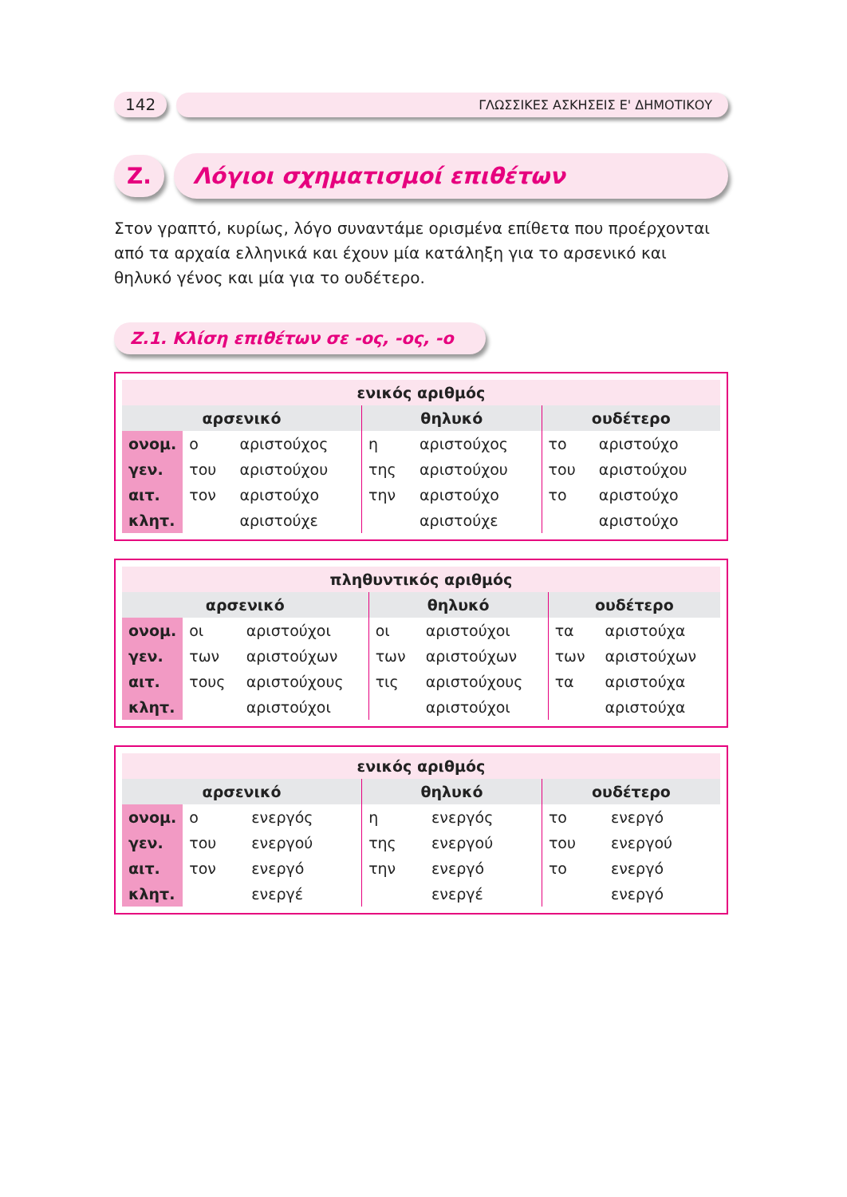142
ΓΛΩΣΣΙΚΕΣ ΑΣΚΗΣΕΙΣ Ε' ΔΗΜΟΤΙΚΟΥ
Z. Λόγιοι σχηματισμοί επιθέτων
Στον γραπτό, κυρίως, λόγο συναντάμε ορισμένα επίθετα που προέρχονται από τα αρχαία ελληνικά και έχουν μία κατάληξη για το αρσενικό και θηλυκό γένος και μία για το ουδέτερο.
Z.1. Κλίση επιθέτων σε -ος, -ος, -ο
| ενικός αριθμός | | | | | | |
| --- | --- | --- | --- | --- | --- | --- |
| αρσενικό | | | θηλυκό | | ουδέτερο | |
| ονομ. | ο | αριστούχος | η | αριστούχος | το | αριστούχο |
| γεν. | του | αριστούχου | της | αριστούχου | του | αριστούχου |
| αιτ. | τον | αριστούχο | την | αριστούχο | το | αριστούχο |
| κλητ. | | αριστούχε | | αριστούχε | | αριστούχο |
| πληθυντικός αριθμός | | | | | | |
| --- | --- | --- | --- | --- | --- | --- |
| αρσενικό | | | θηλυκό | | ουδέτερο | |
| ονομ. | οι | αριστούχοι | οι | αριστούχοι | τα | αριστούχα |
| γεν. | των | αριστούχων | των | αριστούχων | των | αριστούχων |
| αιτ. | τους | αριστούχους | τις | αριστούχους | τα | αριστούχα |
| κλητ. | | αριστούχοι | | αριστούχοι | | αριστούχα |
| ενικός αριθμός | | | | | | |
| --- | --- | --- | --- | --- | --- | --- |
| αρσενικό | | | θηλυκό | | ουδέτερο | |
| ονομ. | ο | ενεργός | η | ενεργός | το | ενεργό |
| γεν. | του | ενεργού | της | ενεργού | του | ενεργού |
| αιτ. | τον | ενεργό | την | ενεργό | το | ενεργό |
| κλητ. | | ενεργέ | | ενεργέ | | ενεργό |